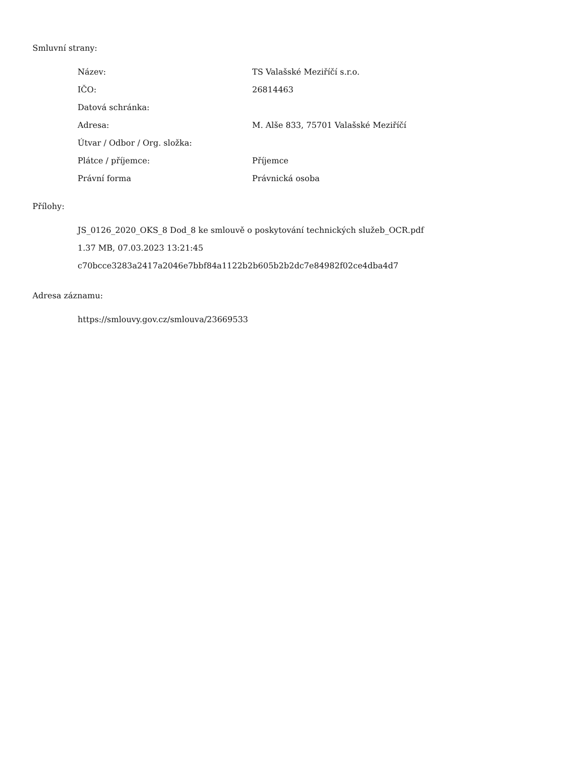Smluvní strany:
| Název: | TS Valašské Meziříčí s.r.o. |
| IČO: | 26814463 |
| Datová schránka: | |
| Adresa: | M. Alše 833, 75701 Valašské Meziříčí |
| Útvar / Odbor / Org. složka: | |
| Plátce / příjemce: | Příjemce |
| Právní forma | Právnická osoba |
Přílohy:
JS_0126_2020_OKS_8 Dod_8 ke smlouvě o poskytování technických služeb_OCR.pdf
1.37 MB, 07.03.2023 13:21:45
c70bcce3283a2417a2046e7bbf84a1122b2b605b2b2dc7e84982f02ce4dba4d7
Adresa záznamu:
https://smlouvy.gov.cz/smlouva/23669533